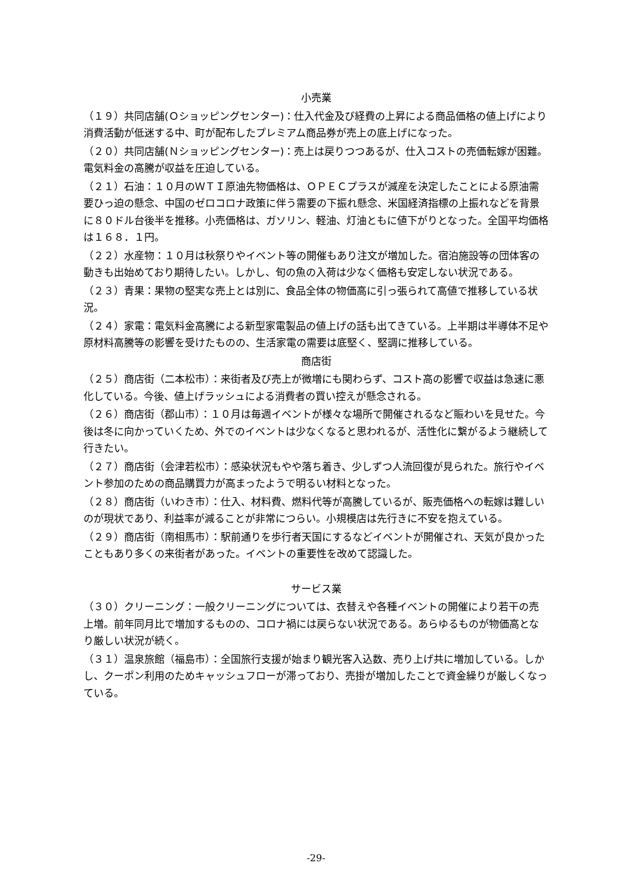小売業
（１９）共同店舗(Ｏショッピングセンター)：仕入代金及び経費の上昇による商品価格の値上げにより消費活動が低迷する中、町が配布したプレミアム商品券が売上の底上げになった。
（２０）共同店舗(Ｎショッピングセンター)：売上は戻りつつあるが、仕入コストの売価転嫁が困難。電気料金の高騰が収益を圧迫している。
（２１）石油：１０月のＷＴＩ原油先物価格は、ＯＰＥＣプラスが減産を決定したことによる原油需要ひっ迫の懸念、中国のゼロコロナ政策に伴う需要の下振れ懸念、米国経済指標の上振れなどを背景に８０ドル台後半を推移。小売価格は、ガソリン、軽油、灯油ともに値下がりとなった。全国平均価格は１６８．１円。
（２２）水産物：１０月は秋祭りやイベント等の開催もあり注文が増加した。宿泊施設等の団体客の動きも出始めており期待したい。しかし、旬の魚の入荷は少なく価格も安定しない状況である。
（２３）青果：果物の堅実な売上とは別に、食品全体の物価高に引っ張られて高値で推移している状況。
（２４）家電：電気料金高騰による新型家電製品の値上げの話も出てきている。上半期は半導体不足や原材料高騰等の影響を受けたものの、生活家電の需要は底堅く、堅調に推移している。
商店街
（２５）商店街（二本松市）：来街者及び売上が微増にも関わらず、コスト高の影響で収益は急速に悪化している。今後、値上げラッシュによる消費者の買い控えが懸念される。
（２６）商店街（郡山市）：１０月は毎週イベントが様々な場所で開催されるなど賑わいを見せた。今後は冬に向かっていくため、外でのイベントは少なくなると思われるが、活性化に繋がるよう継続して行きたい。
（２７）商店街（会津若松市）：感染状況もやや落ち着き、少しずつ人流回復が見られた。旅行やイベント参加のための商品購買力が高まったようで明るい材料となった。
（２８）商店街（いわき市）：仕入、材料費、燃料代等が高騰しているが、販売価格への転嫁は難しいのが現状であり、利益率が減ることが非常につらい。小規模店は先行きに不安を抱えている。
（２９）商店街（南相馬市）：駅前通りを歩行者天国にするなどイベントが開催され、天気が良かったこともあり多くの来街者があった。イベントの重要性を改めて認識した。
サービス業
（３０）クリーニング：一般クリーニングについては、衣替えや各種イベントの開催により若干の売上増。前年同月比で増加するものの、コロナ禍には戻らない状況である。あらゆるものが物価高となり厳しい状況が続く。
（３１）温泉旅館（福島市）：全国旅行支援が始まり観光客入込数、売り上げ共に増加している。しかし、クーポン利用のためキャッシュフローが滞っており、売掛が増加したことで資金繰りが厳しくなっている。
-29-